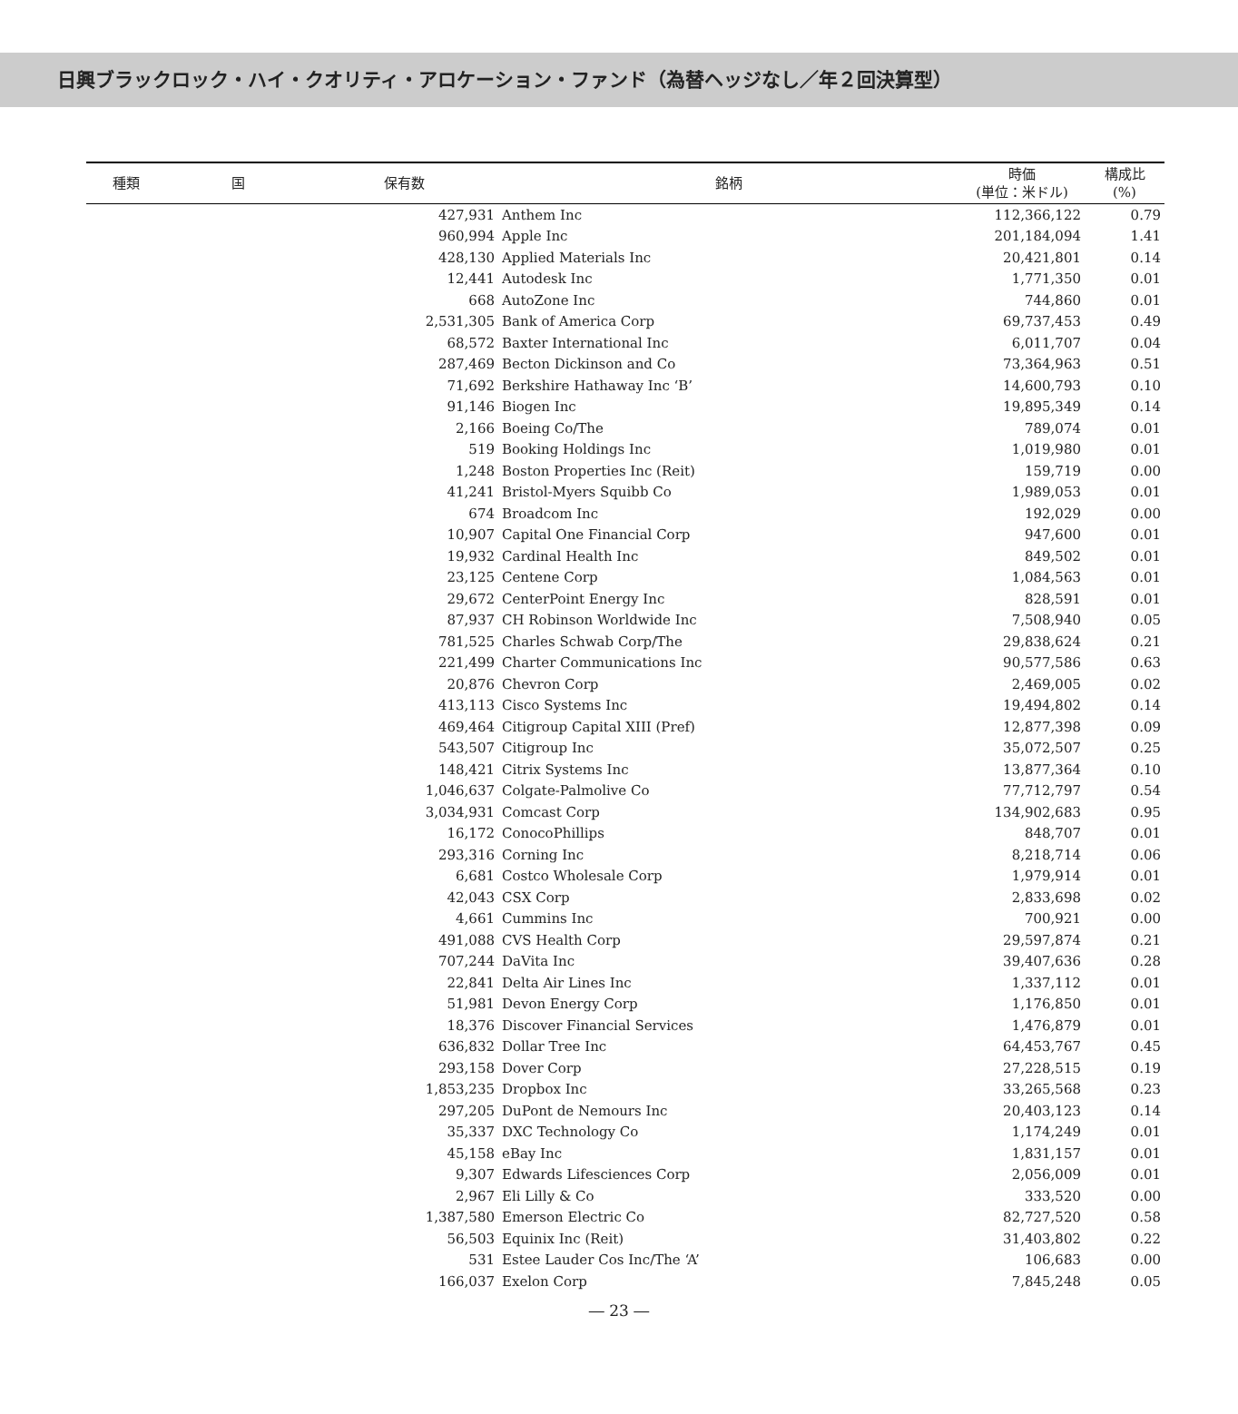日興ブラックロック・ハイ・クオリティ・アロケーション・ファンド（為替ヘッジなし／年２回決算型）
| 種類 | 国 | 保有数 | 銘柄 | 時価 (単位：米ドル) | 構成比 (%) |
| --- | --- | --- | --- | --- | --- |
| | | 427,931 | Anthem Inc | 112,366,122 | 0.79 |
| | | 960,994 | Apple Inc | 201,184,094 | 1.41 |
| | | 428,130 | Applied Materials Inc | 20,421,801 | 0.14 |
| | | 12,441 | Autodesk Inc | 1,771,350 | 0.01 |
| | | 668 | AutoZone Inc | 744,860 | 0.01 |
| | | 2,531,305 | Bank of America Corp | 69,737,453 | 0.49 |
| | | 68,572 | Baxter International Inc | 6,011,707 | 0.04 |
| | | 287,469 | Becton Dickinson and Co | 73,364,963 | 0.51 |
| | | 71,692 | Berkshire Hathaway Inc ‘B’ | 14,600,793 | 0.10 |
| | | 91,146 | Biogen Inc | 19,895,349 | 0.14 |
| | | 2,166 | Boeing Co/The | 789,074 | 0.01 |
| | | 519 | Booking Holdings Inc | 1,019,980 | 0.01 |
| | | 1,248 | Boston Properties Inc (Reit) | 159,719 | 0.00 |
| | | 41,241 | Bristol-Myers Squibb Co | 1,989,053 | 0.01 |
| | | 674 | Broadcom Inc | 192,029 | 0.00 |
| | | 10,907 | Capital One Financial Corp | 947,600 | 0.01 |
| | | 19,932 | Cardinal Health Inc | 849,502 | 0.01 |
| | | 23,125 | Centene Corp | 1,084,563 | 0.01 |
| | | 29,672 | CenterPoint Energy Inc | 828,591 | 0.01 |
| | | 87,937 | CH Robinson Worldwide Inc | 7,508,940 | 0.05 |
| | | 781,525 | Charles Schwab Corp/The | 29,838,624 | 0.21 |
| | | 221,499 | Charter Communications Inc | 90,577,586 | 0.63 |
| | | 20,876 | Chevron Corp | 2,469,005 | 0.02 |
| | | 413,113 | Cisco Systems Inc | 19,494,802 | 0.14 |
| | | 469,464 | Citigroup Capital XIII (Pref) | 12,877,398 | 0.09 |
| | | 543,507 | Citigroup Inc | 35,072,507 | 0.25 |
| | | 148,421 | Citrix Systems Inc | 13,877,364 | 0.10 |
| | | 1,046,637 | Colgate-Palmolive Co | 77,712,797 | 0.54 |
| | | 3,034,931 | Comcast Corp | 134,902,683 | 0.95 |
| | | 16,172 | ConocoPhillips | 848,707 | 0.01 |
| | | 293,316 | Corning Inc | 8,218,714 | 0.06 |
| | | 6,681 | Costco Wholesale Corp | 1,979,914 | 0.01 |
| | | 42,043 | CSX Corp | 2,833,698 | 0.02 |
| | | 4,661 | Cummins Inc | 700,921 | 0.00 |
| | | 491,088 | CVS Health Corp | 29,597,874 | 0.21 |
| | | 707,244 | DaVita Inc | 39,407,636 | 0.28 |
| | | 22,841 | Delta Air Lines Inc | 1,337,112 | 0.01 |
| | | 51,981 | Devon Energy Corp | 1,176,850 | 0.01 |
| | | 18,376 | Discover Financial Services | 1,476,879 | 0.01 |
| | | 636,832 | Dollar Tree Inc | 64,453,767 | 0.45 |
| | | 293,158 | Dover Corp | 27,228,515 | 0.19 |
| | | 1,853,235 | Dropbox Inc | 33,265,568 | 0.23 |
| | | 297,205 | DuPont de Nemours Inc | 20,403,123 | 0.14 |
| | | 35,337 | DXC Technology Co | 1,174,249 | 0.01 |
| | | 45,158 | eBay Inc | 1,831,157 | 0.01 |
| | | 9,307 | Edwards Lifesciences Corp | 2,056,009 | 0.01 |
| | | 2,967 | Eli Lilly & Co | 333,520 | 0.00 |
| | | 1,387,580 | Emerson Electric Co | 82,727,520 | 0.58 |
| | | 56,503 | Equinix Inc (Reit) | 31,403,802 | 0.22 |
| | | 531 | Estee Lauder Cos Inc/The ‘A’ | 106,683 | 0.00 |
| | | 166,037 | Exelon Corp | 7,845,248 | 0.05 |
― 23 ―